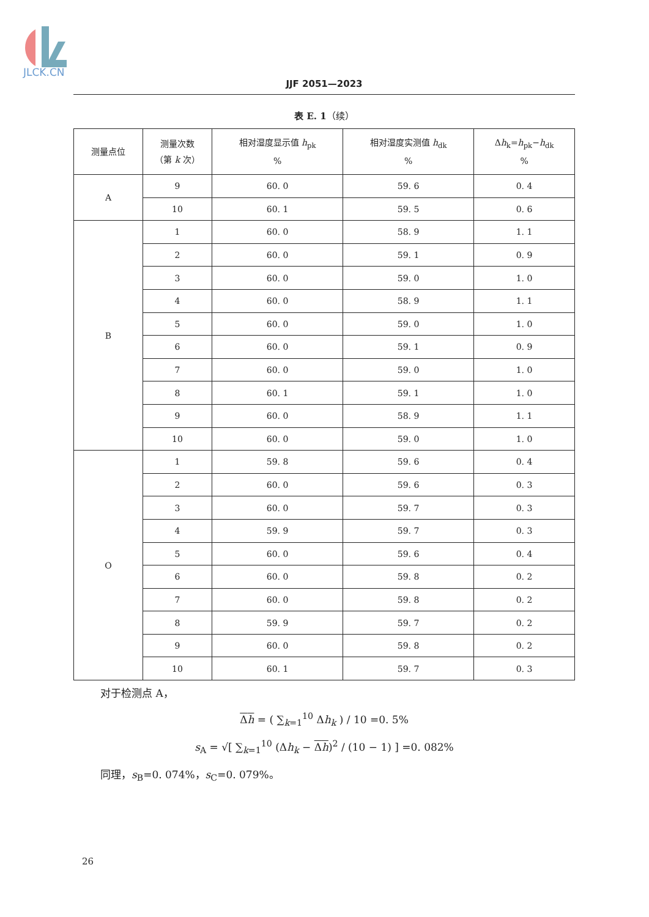JLCK.CN
JJF 2051—2023
表 E. 1（续）
| 测量点位 | 测量次数 （第 k 次） | 相对湿度显示值 h<sub>pk</sub> % | 相对湿度实测值 h<sub>dk</sub> % | Δ h<sub>k</sub>= h<sub>pk</sub>− h<sub>dk</sub> % |
| --- | --- | --- | --- | --- |
| A | 9 | 60. 0 | 59. 6 | 0. 4 |
| | 10 | 60. 1 | 59. 5 | 0. 6 |
| B | 1 | 60. 0 | 58. 9 | 1. 1 |
| | 2 | 60. 0 | 59. 1 | 0. 9 |
| | 3 | 60. 0 | 59. 0 | 1. 0 |
| | 4 | 60. 0 | 58. 9 | 1. 1 |
| | 5 | 60. 0 | 59. 0 | 1. 0 |
| | 6 | 60. 0 | 59. 1 | 0. 9 |
| | 7 | 60. 0 | 59. 0 | 1. 0 |
| | 8 | 60. 1 | 59. 1 | 1. 0 |
| | 9 | 60. 0 | 58. 9 | 1. 1 |
| | 10 | 60. 0 | 59. 0 | 1. 0 |
| O | 1 | 59. 8 | 59. 6 | 0. 4 |
| | 2 | 60. 0 | 59. 6 | 0. 3 |
| | 3 | 60. 0 | 59. 7 | 0. 3 |
| | 4 | 59. 9 | 59. 7 | 0. 3 |
| | 5 | 60. 0 | 59. 6 | 0. 4 |
| | 6 | 60. 0 | 59. 8 | 0. 2 |
| | 7 | 60. 0 | 59. 8 | 0. 2 |
| | 8 | 59. 9 | 59. 7 | 0. 2 |
| | 9 | 60. 0 | 59. 8 | 0. 2 |
| | 10 | 60. 1 | 59. 7 | 0. 3 |
对于检测点 A，
Δh = ( ∑<sub>k=1</sub><sup>10</sup> Δh<sub>k</sub> ) / 10 =0. 5%
s<sub>A</sub> = √[ ∑<sub>k=1</sub><sup>10</sup> (Δh<sub>k</sub> − Δh)<sup>2</sup> / (10 − 1) ] =0. 082%
同理，s<sub>B</sub>=0. 074%，s<sub>C</sub>=0. 079%。
26